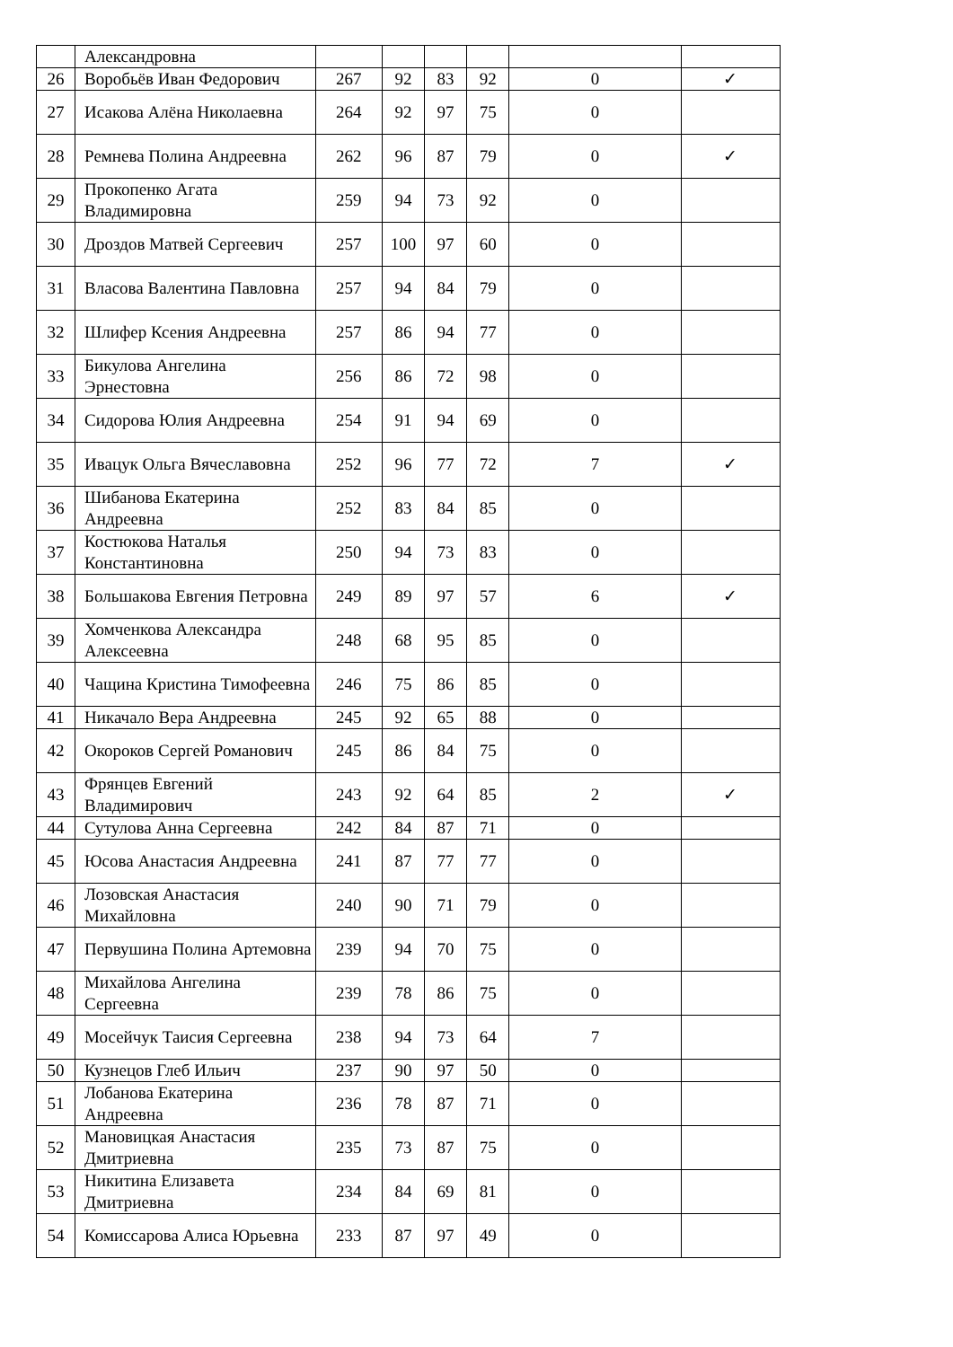| | Александровна | | | | | | |
| 26 | Воробьёв Иван Федорович | 267 | 92 | 83 | 92 | 0 | ✓ |
| 27 | Исакова Алёна Николаевна | 264 | 92 | 97 | 75 | 0 | |
| 28 | Ремнева Полина Андреевна | 262 | 96 | 87 | 79 | 0 | ✓ |
| 29 | Прокопенко Агата Владимировна | 259 | 94 | 73 | 92 | 0 | |
| 30 | Дроздов Матвей Сергеевич | 257 | 100 | 97 | 60 | 0 | |
| 31 | Власова Валентина Павловна | 257 | 94 | 84 | 79 | 0 | |
| 32 | Шлифер Ксения Андреевна | 257 | 86 | 94 | 77 | 0 | |
| 33 | Бикулова Ангелина Эрнестовна | 256 | 86 | 72 | 98 | 0 | |
| 34 | Сидорова Юлия Андреевна | 254 | 91 | 94 | 69 | 0 | |
| 35 | Ивацук Ольга Вячеславовна | 252 | 96 | 77 | 72 | 7 | ✓ |
| 36 | Шибанова Екатерина Андреевна | 252 | 83 | 84 | 85 | 0 | |
| 37 | Костюкова Наталья Константиновна | 250 | 94 | 73 | 83 | 0 | |
| 38 | Большакова Евгения Петровна | 249 | 89 | 97 | 57 | 6 | ✓ |
| 39 | Хомченкова Александра Алексеевна | 248 | 68 | 95 | 85 | 0 | |
| 40 | Чащина Кристина Тимофеевна | 246 | 75 | 86 | 85 | 0 | |
| 41 | Никачало Вера Андреевна | 245 | 92 | 65 | 88 | 0 | |
| 42 | Окороков Сергей Романович | 245 | 86 | 84 | 75 | 0 | |
| 43 | Фрянцев Евгений Владимирович | 243 | 92 | 64 | 85 | 2 | ✓ |
| 44 | Сутулова Анна Сергеевна | 242 | 84 | 87 | 71 | 0 | |
| 45 | Юсова Анастасия Андреевна | 241 | 87 | 77 | 77 | 0 | |
| 46 | Лозовская Анастасия Михайловна | 240 | 90 | 71 | 79 | 0 | |
| 47 | Первушина Полина Артемовна | 239 | 94 | 70 | 75 | 0 | |
| 48 | Михайлова Ангелина Сергеевна | 239 | 78 | 86 | 75 | 0 | |
| 49 | Мосейчук Таисия Сергеевна | 238 | 94 | 73 | 64 | 7 | |
| 50 | Кузнецов Глеб Ильич | 237 | 90 | 97 | 50 | 0 | |
| 51 | Лобанова Екатерина Андреевна | 236 | 78 | 87 | 71 | 0 | |
| 52 | Мановицкая Анастасия Дмитриевна | 235 | 73 | 87 | 75 | 0 | |
| 53 | Никитина Елизавета Дмитриевна | 234 | 84 | 69 | 81 | 0 | |
| 54 | Комиссарова Алиса Юрьевна | 233 | 87 | 97 | 49 | 0 | |